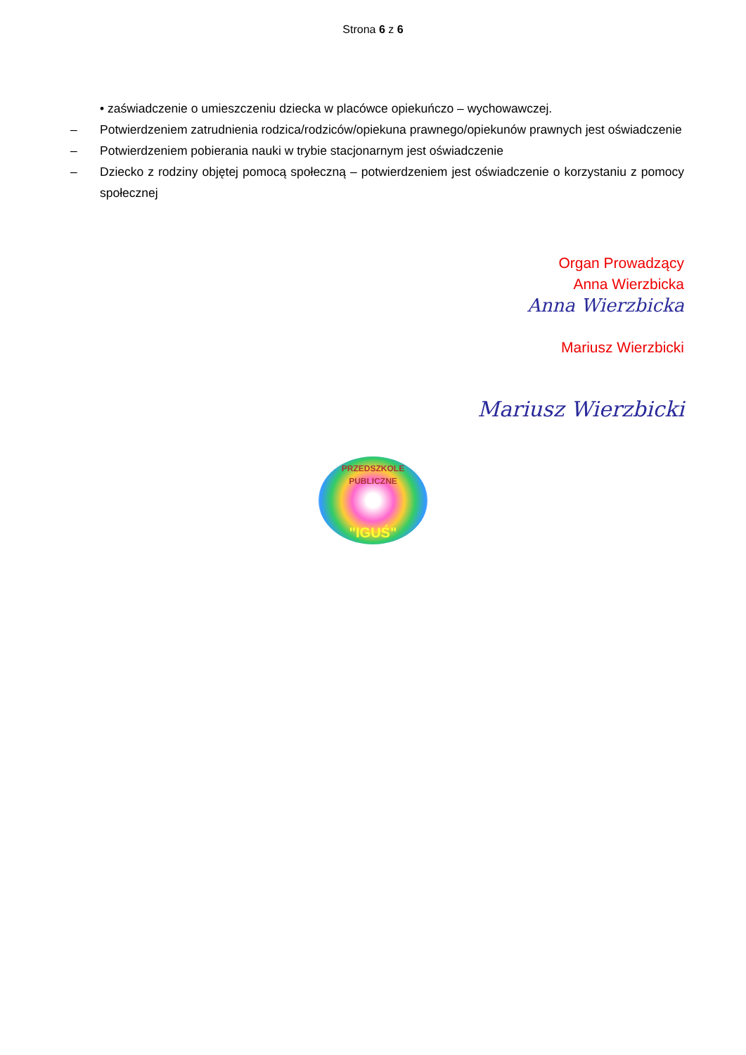Strona 6 z 6
• zaświadczenie o umieszczeniu dziecka w placówce opiekuńczo – wychowawczej.
– Potwierdzeniem zatrudnienia rodzica/rodziców/opiekuna prawnego/opiekunów prawnych jest oświadczenie
– Potwierdzeniem pobierania nauki w trybie stacjonarnym jest oświadczenie
– Dziecko z rodziny objętej pomocą społeczną – potwierdzeniem jest oświadczenie o korzystaniu z pomocy społecznej
Organ Prowadzący
Anna Wierzbicka
Anna Wierzbicka
Mariusz Wierzbicki
Mariusz Wierzbicki
PRZEDSZKOLE PUBLICZNE
"IGUŚ"